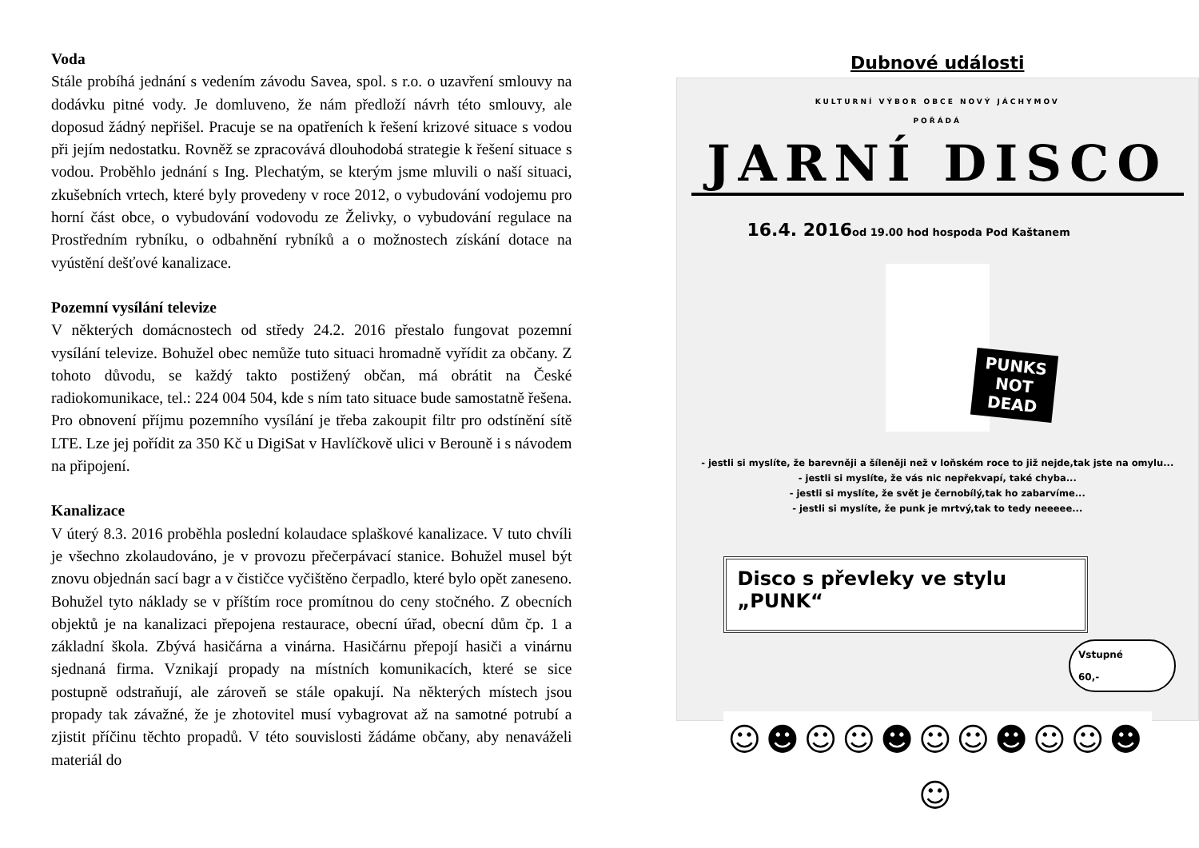Voda
Stále probíhá jednání s vedením závodu Savea, spol. s r.o. o uzavření smlouvy na dodávku pitné vody. Je domluveno, že nám předloží návrh této smlouvy, ale doposud žádný nepřišel. Pracuje se na opatřeních k řešení krizové situace s vodou při jejím nedostatku. Rovněž se zpracovává dlouhodobá strategie k řešení situace s vodou. Proběhlo jednání s Ing. Plechatým, se kterým jsme mluvili o naší situaci, zkušebních vrtech, které byly provedeny v roce 2012, o vybudování vodojemu pro horní část obce, o vybudování vodovodu ze Želivky, o vybudování regulace na Prostředním rybníku, o odbahnění rybníků a o možnostech získání dotace na vyústění dešťové kanalizace.
Pozemní vysílání televize
V některých domácnostech od středy 24.2. 2016 přestalo fungovat pozemní vysílání televize. Bohužel obec nemůže tuto situaci hromadně vyřídit za občany. Z tohoto důvodu, se každý takto postižený občan, má obrátit na České radiokomunikace, tel.: 224 004 504, kde s ním tato situace bude samostatně řešena. Pro obnovení příjmu pozemního vysílání je třeba zakoupit filtr pro odstínění sítě LTE. Lze jej pořídit za 350 Kč u DigiSat v Havlíčkově ulici v Berouně i s návodem na připojení.
Kanalizace
V úterý 8.3. 2016 proběhla poslední kolaudace splaškové kanalizace. V tuto chvíli je všechno zkolaudováno, je v provozu přečerpávací stanice. Bohužel musel být znovu objednán sací bagr a v čističce vyčištěno čerpadlo, které bylo opět zaneseno. Bohužel tyto náklady se v příštím roce promítnou do ceny stočného. Z obecních objektů je na kanalizaci přepojena restaurace, obecní úřad, obecní dům čp. 1 a základní škola. Zbývá hasičárna a vinárna. Hasičárnu přepojí hasiči a vinárnu sjednaná firma. Vznikají propady na místních komunikacích, které se sice postupně odstraňují, ale zároveň se stále opakují. Na některých místech jsou propady tak závažné, že je zhotovitel musí vybagrovat až na samotné potrubí a zjistit příčinu těchto propadů. V této souvislosti žádáme občany, aby nenaváželi materiál do
Dubnové události
KULTURNÍ VÝBOR OBCE NOVÝ JÁCHYMOV
POŘÁDÁ
JARNÍ DISCO
16.4. 2016od 19.00 hod hospoda Pod Kaštanem
PUNKS NOT DEAD
- jestli si myslíte, že barevněji a šíleněji než v loňském roce to již nejde,tak jste na omylu...
- jestli si myslíte, že vás nic nepřekvapí, také chyba...
- jestli si myslíte, že svět je černobílý,tak ho zabarvíme...
- jestli si myslíte, že punk je mrtvý,tak to tedy neeeee...
Disco s převleky ve stylu „PUNK“
Vstupné
60,-
☺☻☺☺☻☺☺☻☺☺☻☺